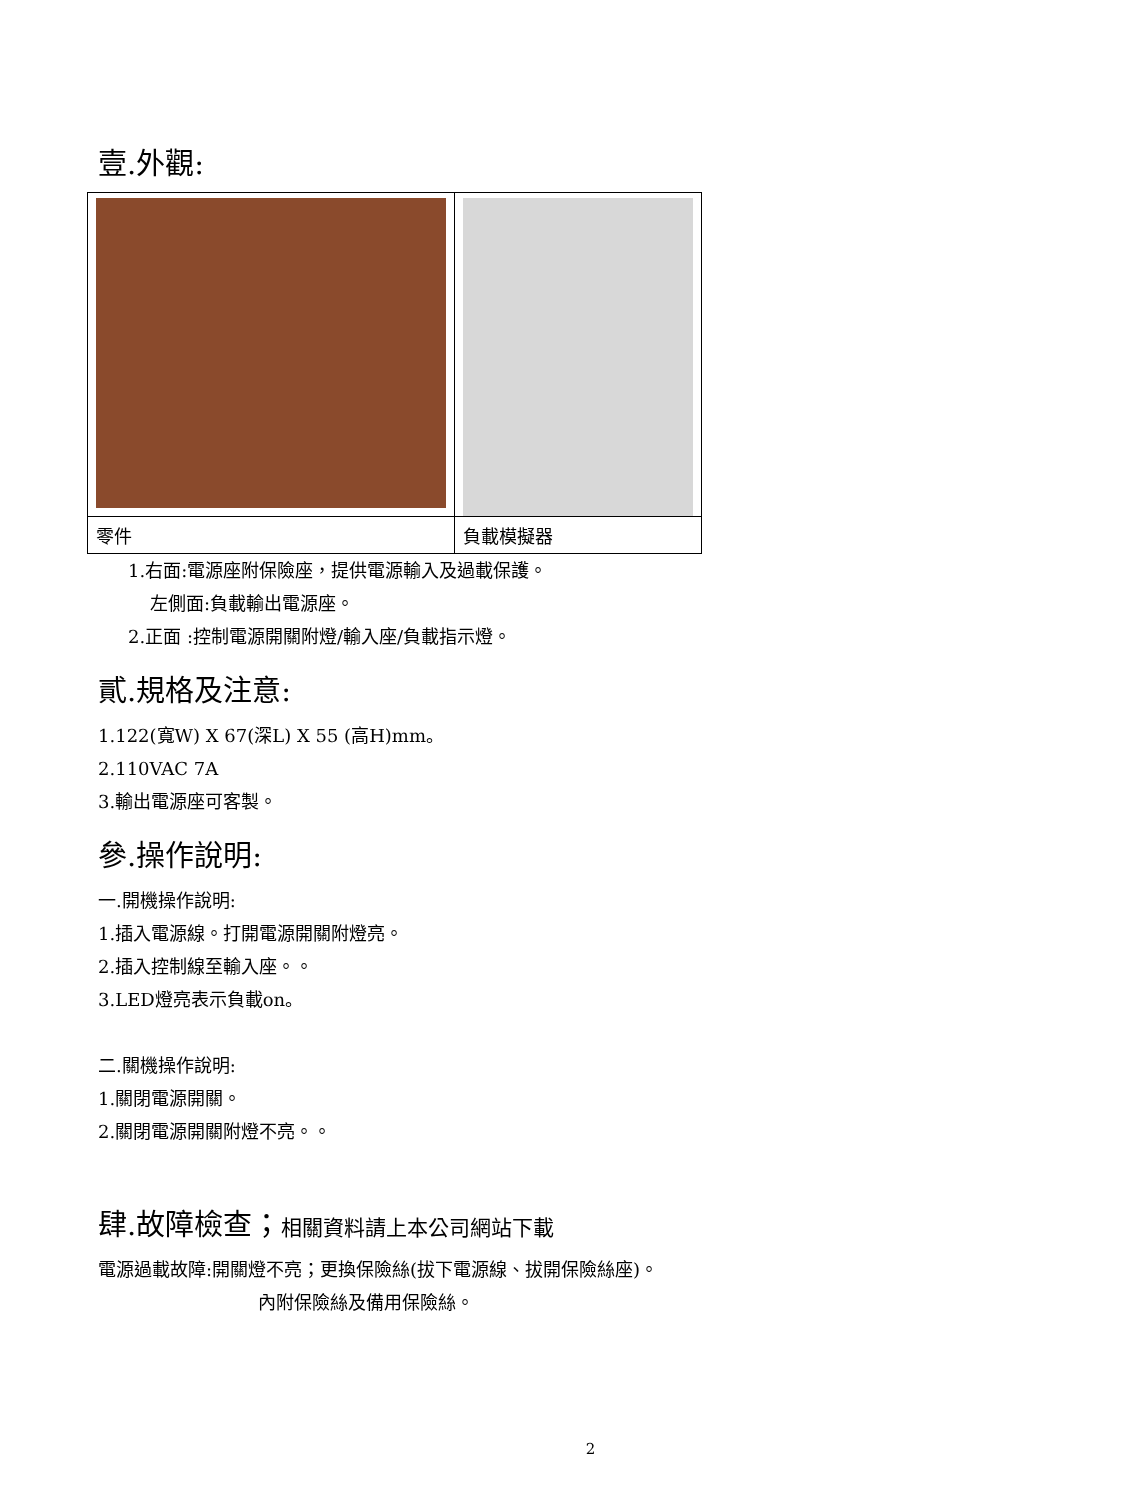壹.外觀:
| 零件 | 負載模擬器 |
1.右面:電源座附保險座，提供電源輸入及過載保護。
左側面:負載輸出電源座。
2.正面 :控制電源開關附燈/輸入座/負載指示燈。
貳.規格及注意:
1.122(寬W) X 67(深L) X 55 (高H)mm。
2.110VAC 7A
3.輸出電源座可客製。
參.操作說明:
一.開機操作說明:
1.插入電源線。打開電源開關附燈亮。
2.插入控制線至輸入座。。
3.LED燈亮表示負載on。
二.關機操作說明:
1.關閉電源開關。
2.關閉電源開關附燈不亮。。
肆.故障檢查；相關資料請上本公司網站下載
電源過載故障:開關燈不亮；更換保險絲(拔下電源線、拔開保險絲座)。
內附保險絲及備用保險絲。
2